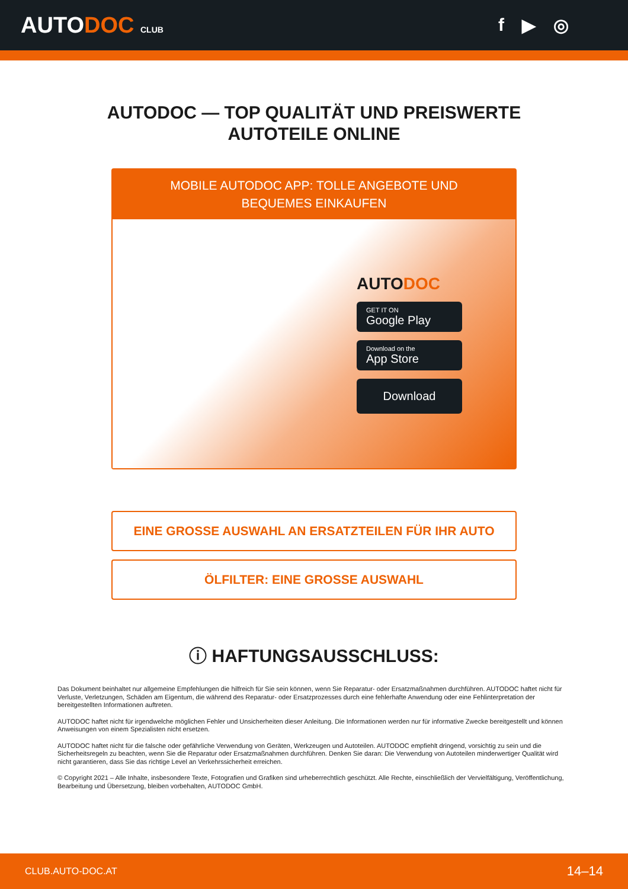AUTODOC CLUB
f ▶ ◎
AUTODOC — TOP QUALITÄT UND PREISWERTE
AUTOTEILE ONLINE
MOBILE AUTODOC APP: TOLLE ANGEBOTE UND BEQUEMES EINKAUFEN
AUTODOC
GET IT ON
Google Play
Download on the
App Store
Download
EINE GROSSE AUSWAHL AN ERSATZTEILEN FÜR IHR AUTO
ÖLFILTER: EINE GROSSE AUSWAHL
ⓘ HAFTUNGSAUSSCHLUSS:
Das Dokument beinhaltet nur allgemeine Empfehlungen die hilfreich für Sie sein können, wenn Sie Reparatur- oder Ersatzmaßnahmen durchführen. AUTODOC haftet nicht für Verluste, Verletzungen, Schäden am Eigentum, die während des Reparatur- oder Ersatzprozesses durch eine fehlerhafte Anwendung oder eine Fehlinterpretation der bereitgestellten Informationen auftreten.
AUTODOC haftet nicht für irgendwelche möglichen Fehler und Unsicherheiten dieser Anleitung. Die Informationen werden nur für informative Zwecke bereitgestellt und können Anweisungen von einem Spezialisten nicht ersetzen.
AUTODOC haftet nicht für die falsche oder gefährliche Verwendung von Geräten, Werkzeugen und Autoteilen. AUTODOC empfiehlt dringend, vorsichtig zu sein und die Sicherheitsregeln zu beachten, wenn Sie die Reparatur oder Ersatzmaßnahmen durchführen. Denken Sie daran: Die Verwendung von Autoteilen minderwertiger Qualität wird nicht garantieren, dass Sie das richtige Level an Verkehrssicherheit erreichen.
© Copyright 2021 – Alle Inhalte, insbesondere Texte, Fotografien und Grafiken sind urheberrechtlich geschützt. Alle Rechte, einschließlich der Vervielfältigung, Veröffentlichung, Bearbeitung und Übersetzung, bleiben vorbehalten, AUTODOC GmbH.
CLUB.AUTO-DOC.AT 14–14